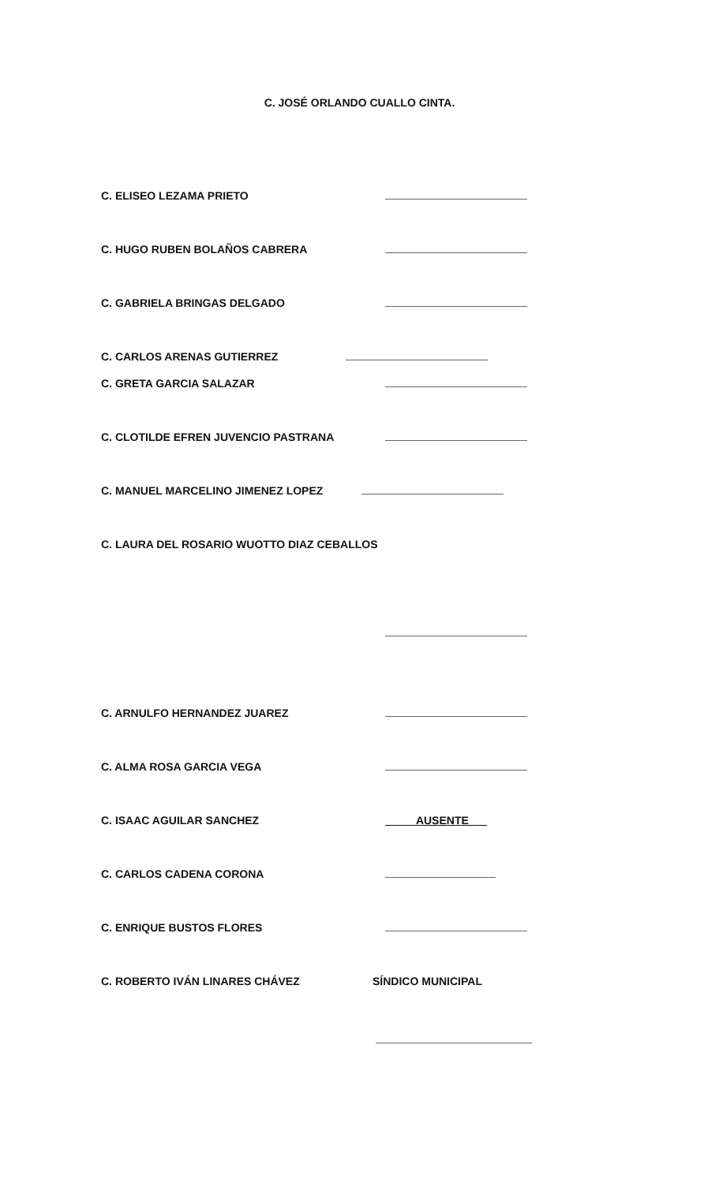C. JOSÉ ORLANDO CUALLO CINTA.
C. ELISEO LEZAMA PRIETO
C. HUGO RUBEN BOLAÑOS CABRERA
C. GABRIELA BRINGAS DELGADO
C. CARLOS ARENAS GUTIERREZ
C. GRETA GARCIA SALAZAR
C. CLOTILDE EFREN JUVENCIO PASTRANA
C. MANUEL MARCELINO JIMENEZ LOPEZ
C. LAURA DEL ROSARIO WUOTTO DIAZ CEBALLOS
C. ARNULFO HERNANDEZ JUAREZ
C. ALMA ROSA GARCIA VEGA
C. ISAAC AGUILAR SANCHEZ AUSENTE___
C. CARLOS CADENA CORONA
C. ENRIQUE BUSTOS FLORES
C. ROBERTO IVÁN LINARES CHÁVEZ SÍNDICO MUNICIPAL